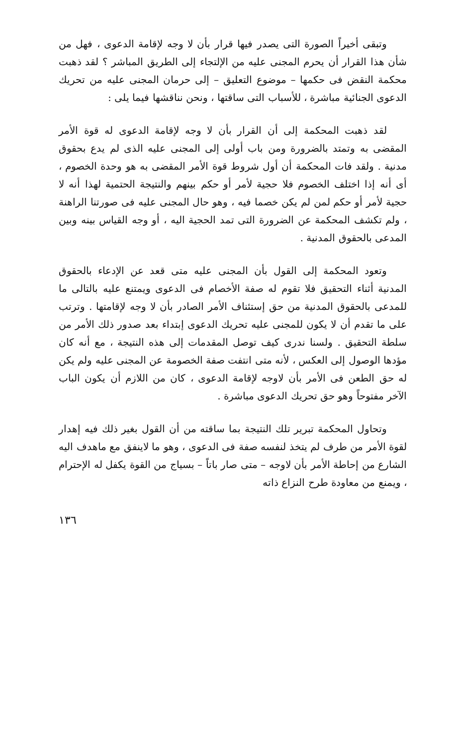وتبقى أخيراً الصورة التى يصدر فيها قرار بأن لا وجه لإقامة الدعوى ، فهل من شأن هذا القرار أن يحرم المجنى عليه من الإلتجاء إلى الطريق المباشر ؟ لقد ذهبت محكمة النقض فى حكمها – موضوع التعليق – إلى حرمان المجنى عليه من تحريك الدعوى الجنائية مباشرة ، للأسباب التى ساقتها ، ونحن نناقشها فيما يلى :
لقد ذهبت المحكمة إلى أن القرار بأن لا وجه لإقامة الدعوى له قوة الأمر المقضى به وتمتد بالضرورة ومن باب أولى إلى المجنى عليه الذى لم يدع بحقوق مدنية . ولقد فات المحكمة أن أول شروط قوة الأمر المقضى به هو وحدة الخصوم ، أى أنه إذا اختلف الخصوم فلا حجية لأمر أو حكم بينهم والنتيجة الحتمية لهذا أنه لا حجية لأمر أو حكم لمن لم يكن خصما فيه ، وهو حال المجنى عليه فى صورتنا الراهنة ، ولم تكشف المحكمة عن الضرورة التى تمد الحجية اليه ، أو وجه القياس بينه وبين المدعى بالحقوق المدنية .
وتعود المحكمة إلى القول بأن المجنى عليه متى قعد عن الإدعاء بالحقوق المدنية أثناء التحقيق فلا تقوم له صفة الأخصام فى الدعوى ويمتنع عليه بالتالى ما للمدعى بالحقوق المدنية من حق إستئناف الأمر الصادر بأن لا وجه لإقامتها . وترتب على ما تقدم أن لا يكون للمجنى عليه تحريك الدعوى إبتداء بعد صدور ذلك الأمر من سلطة التحقيق . ولسنا ندرى كيف توصل المقدمات إلى هذه النتيجة ، مع أنه كان مؤدها الوصول إلى العكس ، لأنه متى انتفت صفة الخصومة عن المجنى عليه ولم يكن له حق الطعن فى الأمر بأن لاوجه لإقامة الدعوى ، كان من اللازم أن يكون الباب الآخر مفتوحاً وهو حق تحريك الدعوى مباشرة .
وتحاول المحكمة تبرير تلك النتيجة بما ساقته من أن القول بغير ذلك فيه إهدار لقوة الأمر من طرف لم يتخذ لنفسه صفة فى الدعوى ، وهو ما لاينفق مع ماهدف اليه الشارع من إحاطة الأمر بأن لاوجه – متى صار باتاً – بسياج من القوة يكفل له الإحترام ، ويمنع من معاودة طرح النزاع ذاته
١٣٦